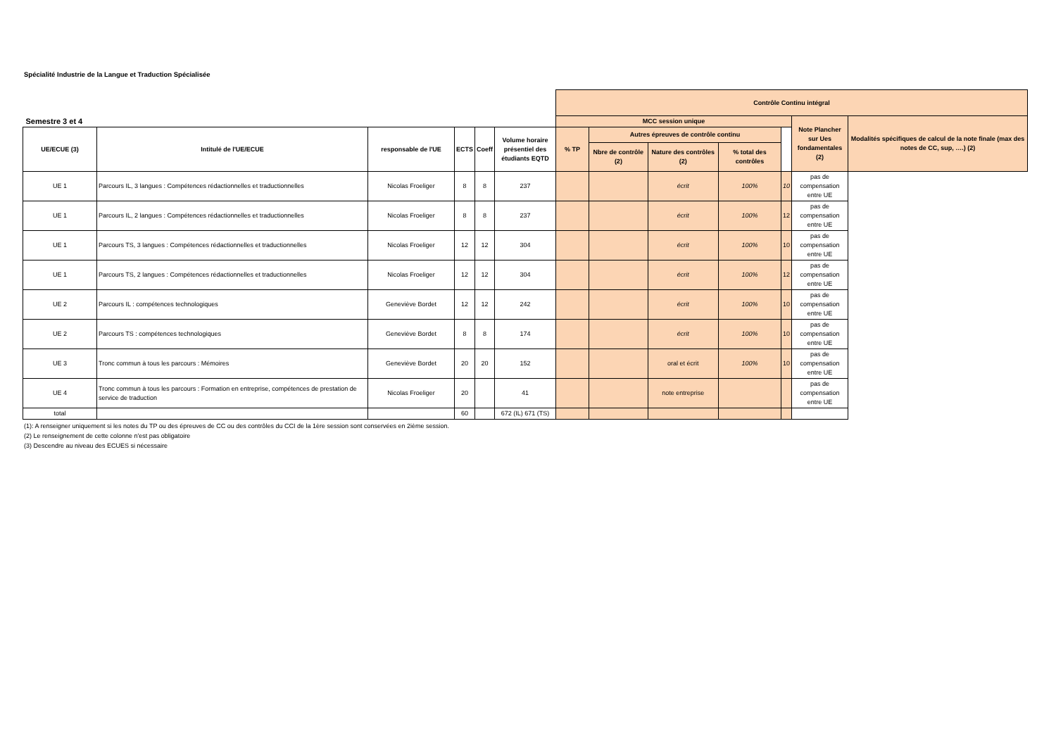Spécialité Industrie de la Langue et Traduction Spécialisée
| Semestre 3 et 4 | | | | | | Contrôle Continu intégral | | | | | | |
| | | | | | | MCC session unique | | | | | Note Plancher sur Ues fondamentales (2) | Modalités spécifiques de calcul de la note finale (max des notes de CC, sup, ….) (2) |
| UE/ECUE (3) | Intitulé de l'UE/ECUE | responsable de l'UE | ECTS | Coeff | Volume horaire présentiel des étudiants EQTD | % TP | Autres épreuves de contrôle continu | | | | | |
| | | | | | | | Nbre de contrôle (2) | Nature des contrôles (2) | % total des contrôles | | | |
| UE 1 | Parcours IL, 3 langues : Compétences rédactionnelles et traductionnelles | Nicolas Froeliger | 8 | 8 | 237 | | | écrit | 100% | 10 | pas de compensation entre UE | |
| UE 1 | Parcours IL, 2 langues : Compétences rédactionnelles et traductionnelles | Nicolas Froeliger | 8 | 8 | 237 | | | écrit | 100% | 12 | pas de compensation entre UE | |
| UE 1 | Parcours TS, 3 langues : Compétences rédactionnelles et traductionnelles | Nicolas Froeliger | 12 | 12 | 304 | | | écrit | 100% | 10 | pas de compensation entre UE | |
| UE 1 | Parcours TS, 2 langues : Compétences rédactionnelles et traductionnelles | Nicolas Froeliger | 12 | 12 | 304 | | | écrit | 100% | 12 | pas de compensation entre UE | |
| UE 2 | Parcours IL : compétences technologiques | Geneviève Bordet | 12 | 12 | 242 | | | écrit | 100% | 10 | pas de compensation entre UE | |
| UE 2 | Parcours TS : compétences technologiques | Geneviève Bordet | 8 | 8 | 174 | | | écrit | 100% | 10 | pas de compensation entre UE | |
| UE 3 | Tronc commun à tous les parcours : Mémoires | Geneviève Bordet | 20 | 20 | 152 | | | oral et écrit | 100% | 10 | pas de compensation entre UE | |
| UE 4 | Tronc commun à tous les parcours : Formation en entreprise, compétences de prestation de service de traduction | Nicolas Froeliger | 20 | | 41 | | | note entreprise | | | pas de compensation entre UE | |
| total | | | 60 | | 672 (IL) 671 (TS) | | | | | | | |
(1): A renseigner uniquement si les notes du TP ou des épreuves de CC ou des contrôles du CCI de la 1ère session sont conservées en 2ième session.
(2) Le renseignement de cette colonne n'est pas obligatoire
(3) Descendre au niveau des ECUES si nécessaire